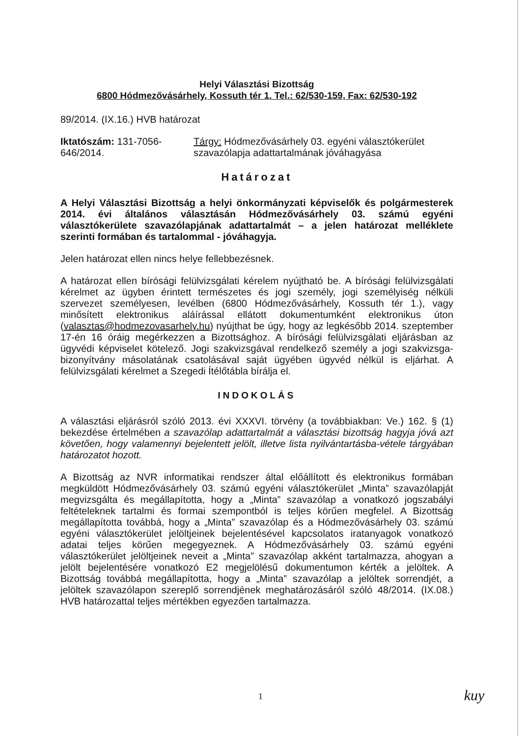Helyi Választási Bizottság
6800 Hódmezővásárhely, Kossuth tér 1. Tel.: 62/530-159, Fax: 62/530-192
89/2014. (IX.16.) HVB határozat
Iktatószám: 131-7056-646/2014. Tárgy: Hódmezővásárhely 03. egyéni választókerület szavazólapja adattartalmának jóváhagyása
Határozat
A Helyi Választási Bizottság a helyi önkormányzati képviselők és polgármesterek 2014. évi általános választásán Hódmezővásárhely 03. számú egyéni választókerülete szavazólapjának adattartalmát – a jelen határozat melléklete szerinti formában és tartalommal - jóváhagyja.
Jelen határozat ellen nincs helye fellebbezésnek.
A határozat ellen bírósági felülvizsgálati kérelem nyújtható be. A bírósági felülvizsgálati kérelmet az ügyben érintett természetes és jogi személy, jogi személyiség nélküli szervezet személyesen, levélben (6800 Hódmezővásárhely, Kossuth tér 1.), vagy minősített elektronikus aláírással ellátott dokumentumként elektronikus úton (valasztas@hodmezovasarhely.hu) nyújthat be úgy, hogy az legkésőbb 2014. szeptember 17-én 16 óráig megérkezzen a Bizottsághoz. A bírósági felülvizsgálati eljárásban az ügyvédi képviselet kötelező. Jogi szakvizsgával rendelkező személy a jogi szakvizsga-bizonyítvány másolatának csatolásával saját ügyében ügyvéd nélkül is eljárhat. A felülvizsgálati kérelmet a Szegedi Ítélőtábla bírálja el.
INDOKOLÁS
A választási eljárásról szóló 2013. évi XXXVI. törvény (a továbbiakban: Ve.) 162. § (1) bekezdése értelmében a szavazólap adattartalmát a választási bizottság hagyja jóvá azt követően, hogy valamennyi bejelentett jelölt, illetve lista nyilvántartásba-vétele tárgyában határozatot hozott.
A Bizottság az NVR informatikai rendszer által előállított és elektronikus formában megküldött Hódmezővásárhely 03. számú egyéni választókerület „Minta” szavazólapját megvizsgálta és megállapította, hogy a „Minta” szavazólap a vonatkozó jogszabályi feltételeknek tartalmi és formai szempontból is teljes körűen megfelel. A Bizottság megállapította továbbá, hogy a „Minta” szavazólap és a Hódmezővásárhely 03. számú egyéni választókerület jelöltjeinek bejelentésével kapcsolatos iratanyagok vonatkozó adatai teljes körűen megegyeznek. A Hódmezővásárhely 03. számú egyéni választókerület jelöltjeinek neveit a „Minta” szavazólap akként tartalmazza, ahogyan a jelölt bejelentésére vonatkozó E2 megjelölésű dokumentumon kérték a jelöltek. A Bizottság továbbá megállapította, hogy a „Minta” szavazólap a jelöltek sorrendjét, a jelöltek szavazólapon szereplő sorrendjének meghatározásáról szóló 48/2014. (IX.08.) HVB határozattal teljes mértékben egyezően tartalmazza.
1 kuy